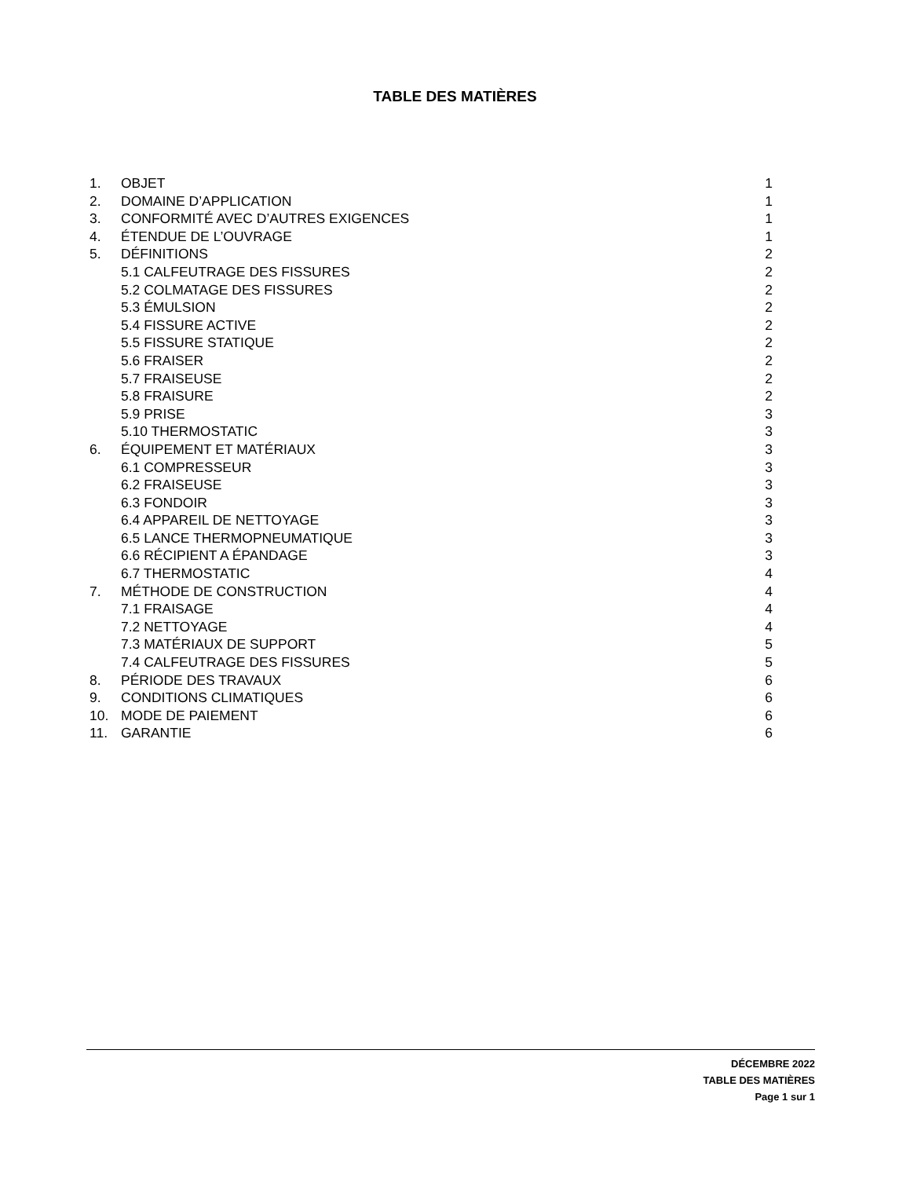TABLE DES MATIÈRES
| 1. | OBJET | 1 |
| 2. | DOMAINE D’APPLICATION | 1 |
| 3. | CONFORMITÉ AVEC D’AUTRES EXIGENCES | 1 |
| 4. | ÉTENDUE DE L’OUVRAGE | 1 |
| 5. | DÉFINITIONS | 2 |
| | 5.1 CALFEUTRAGE DES FISSURES | 2 |
| | 5.2 COLMATAGE DES FISSURES | 2 |
| | 5.3 ÉMULSION | 2 |
| | 5.4 FISSURE ACTIVE | 2 |
| | 5.5 FISSURE STATIQUE | 2 |
| | 5.6 FRAISER | 2 |
| | 5.7 FRAISEUSE | 2 |
| | 5.8 FRAISURE | 2 |
| | 5.9 PRISE | 3 |
| | 5.10 THERMOSTATIC | 3 |
| 6. | ÉQUIPEMENT ET MATÉRIAUX | 3 |
| | 6.1 COMPRESSEUR | 3 |
| | 6.2 FRAISEUSE | 3 |
| | 6.3 FONDOIR | 3 |
| | 6.4 APPAREIL DE NETTOYAGE | 3 |
| | 6.5 LANCE THERMOPNEUMATIQUE | 3 |
| | 6.6 RÉCIPIENT A ÉPANDAGE | 3 |
| | 6.7 THERMOSTATIC | 4 |
| 7. | MÉTHODE DE CONSTRUCTION | 4 |
| | 7.1 FRAISAGE | 4 |
| | 7.2 NETTOYAGE | 4 |
| | 7.3 MATÉRIAUX DE SUPPORT | 5 |
| | 7.4 CALFEUTRAGE DES FISSURES | 5 |
| 8. | PÉRIODE DES TRAVAUX | 6 |
| 9. | CONDITIONS CLIMATIQUES | 6 |
| 10. | MODE DE PAIEMENT | 6 |
| 11. | GARANTIE | 6 |
DÉCEMBRE 2022
TABLE DES MATIÈRES
Page 1 sur 1